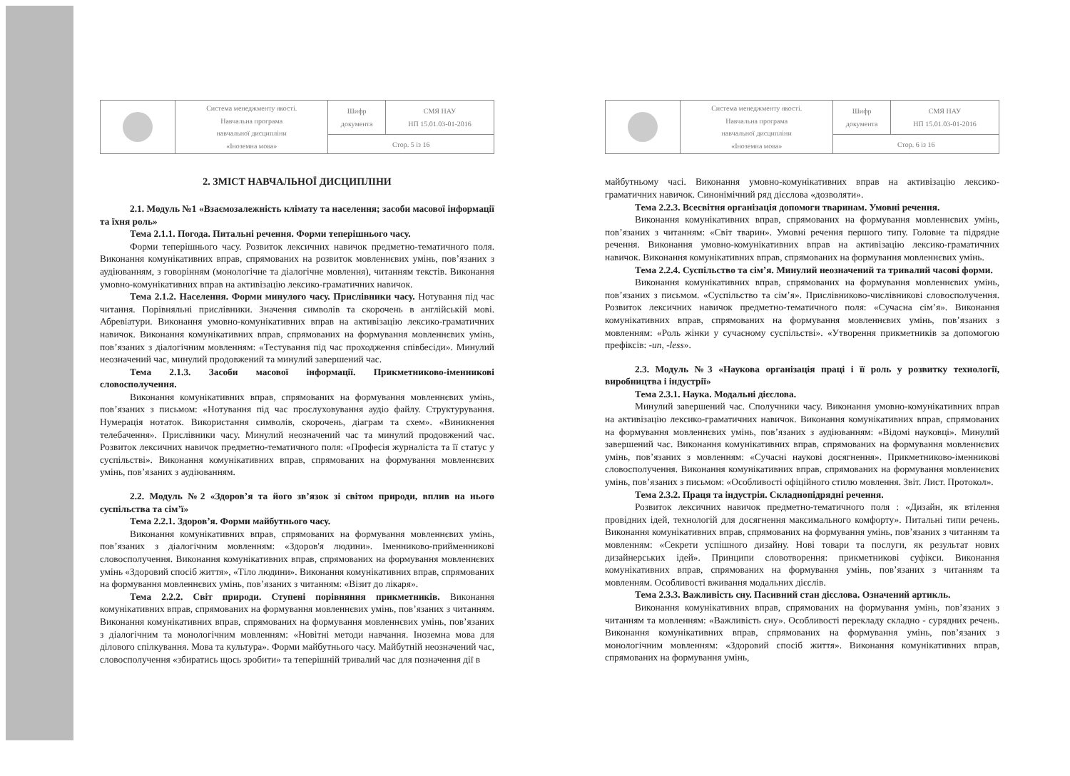| | Система менеджменту якості. Навчальна програма навчальної дисципліни «Іноземна мова» | Шифр документа | СМЯ НАУ НП 15.01.03-01-2016 |
| | | Стор. 5 із 16 | |
2. ЗМІСТ НАВЧАЛЬНОЇ ДИСЦИПЛІНИ
2.1. Модуль №1 «Взаємозалежність клімату та населення; засоби масової інформації та їхня роль»
Тема 2.1.1. Погода. Питальні речення. Форми теперішнього часу.
Форми теперішнього часу. Розвиток лексичних навичок предметно-тематичного поля. Виконання комунікативних вправ, спрямованих на розвиток мовленнєвих умінь, пов’язаних з аудіюванням, з говорінням (монологічне та діалогічне мовлення), читанням текстів. Виконання умовно-комунікативних вправ на активізацію лексико-граматичних навичок.
Тема 2.1.2. Населення. Форми минулого часу. Прислівники часу. Нотування під час читання. Порівняльні прислівники. Значення символів та скорочень в англійській мові. Абревіатури. Виконання умовно-комунікативних вправ на активізацію лексико-граматичних навичок. Виконання комунікативних вправ, спрямованих на формування мовленнєвих умінь, пов’язаних з діалогічним мовленням: «Тестування під час проходження співбесіди». Минулий неозначений час, минулий продовжений та минулий завершений час.
Тема 2.1.3. Засоби масової інформації. Прикметниково-іменникові словосполучення.
Виконання комунікативних вправ, спрямованих на формування мовленнєвих умінь, пов’язаних з письмом: «Нотування під час прослуховування аудіо файлу. Структурування. Нумерація нотаток. Використання символів, скорочень, діаграм та схем». «Виникнення телебачення». Прислівники часу. Минулий неозначений час та минулий продовжений час. Розвиток лексичних навичок предметно-тематичного поля: «Професія журналіста та її статус у суспільстві». Виконання комунікативних вправ, спрямованих на формування мовленнєвих умінь, пов’язаних з аудіюванням.
2.2. Модуль №2 «Здоров’я та його зв’язок зі світом природи, вплив на нього суспільства та сім’ї»
Тема 2.2.1. Здоров’я. Форми майбутнього часу.
Виконання комунікативних вправ, спрямованих на формування мовленнєвих умінь, пов’язаних з діалогічним мовленням: «Здоров'я людини». Іменниково-прийменникові словосполучення. Виконання комунікативних вправ, спрямованих на формування мовленнєвих умінь «Здоровий спосіб життя», «Тіло людини». Виконання комунікативних вправ, спрямованих на формування мовленнєвих умінь, пов’язаних з читанням: «Візит до лікаря».
Тема 2.2.2. Світ природи. Ступені порівняння прикметників. Виконання комунікативних вправ, спрямованих на формування мовленнєвих умінь, пов’язаних з читанням. Виконання комунікативних вправ, спрямованих на формування мовленнєвих умінь, пов’язаних з діалогічним та монологічним мовленням: «Новітні методи навчання. Іноземна мова для ділового спілкування. Мова та культура». Форми майбутнього часу. Майбутній неозначений час, словосполучення «збиратись щось зробити» та теперішній тривалий час для позначення дії в
| | Система менеджменту якості. Навчальна програма навчальної дисципліни «Іноземна мова» | Шифр документа | СМЯ НАУ НП 15.01.03-01-2016 |
| | | Стор. 6 із 16 | |
майбутньому часі. Виконання умовно-комунікативних вправ на активізацію лексико-граматичних навичок. Синонімічний ряд дієслова «дозволяти».
Тема 2.2.3. Всесвітня організація допомоги тваринам. Умовні речення.
Виконання комунікативних вправ, спрямованих на формування мовленнєвих умінь, пов’язаних з читанням: «Світ тварин». Умовні речення першого типу. Головне та підрядне речення. Виконання умовно-комунікативних вправ на активізацію лексико-граматичних навичок. Виконання комунікативних вправ, спрямованих на формування мовленнєвих умінь.
Тема 2.2.4. Суспільство та сім’я. Минулий неозначений та тривалий часові форми.
Виконання комунікативних вправ, спрямованих на формування мовленнєвих умінь, пов’язаних з письмом. «Суспільство та сім’я». Прислівниково-числівникові словосполучення. Розвиток лексичних навичок предметно-тематичного поля: «Сучасна сім’я». Виконання комунікативних вправ, спрямованих на формування мовленнєвих умінь, пов’язаних з мовленням: «Роль жінки у сучасному суспільстві». «Утворення прикметників за допомогою префіксів: -un, -less».
2.3. Модуль №3 «Наукова організація праці і її роль у розвитку технології, виробництва і індустрії»
Тема 2.3.1. Наука. Модальні дієслова.
Минулий завершений час. Сполучники часу. Виконання умовно-комунікативних вправ на активізацію лексико-граматичних навичок. Виконання комунікативних вправ, спрямованих на формування мовленнєвих умінь, пов’язаних з аудіюванням: «Відомі науковці». Минулий завершений час. Виконання комунікативних вправ, спрямованих на формування мовленнєвих умінь, пов’язаних з мовленням: «Сучасні наукові досягнення». Прикметниково-іменникові словосполучення. Виконання комунікативних вправ, спрямованих на формування мовленнєвих умінь, пов’язаних з письмом: «Особливості офіційного стилю мовлення. Звіт. Лист. Протокол».
Тема 2.3.2. Праця та індустрія. Складнопідрядні речення.
Розвиток лексичних навичок предметно-тематичного поля : «Дизайн, як втілення провідних ідей, технологій для досягнення максимального комфорту». Питальні типи речень. Виконання комунікативних вправ, спрямованих на формування умінь, пов’язаних з читанням та мовленням: «Секрети успішного дизайну. Нові товари та послуги, як результат нових дизайнерських ідей». Принципи словотворення: прикметникові суфікси. Виконання комунікативних вправ, спрямованих на формування умінь, пов’язаних з читанням та мовленням. Особливості вживання модальних дієслів.
Тема 2.3.3. Важливість сну. Пасивний стан дієслова. Означений артикль.
Виконання комунікативних вправ, спрямованих на формування умінь, пов’язаних з читанням та мовленням: «Важливість сну». Особливості перекладу складно - сурядних речень. Виконання комунікативних вправ, спрямованих на формування умінь, пов’язаних з монологічним мовленням: «Здоровий спосіб життя». Виконання комунікативних вправ, спрямованих на формування умінь,